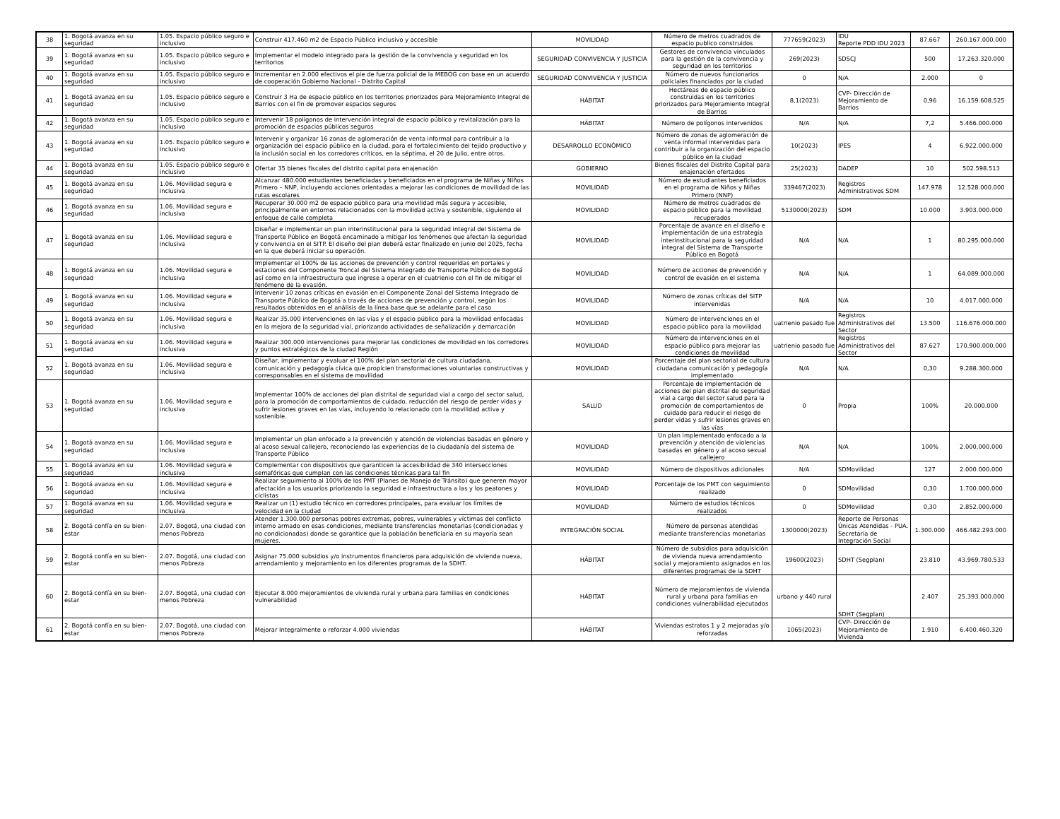| 38 | 1. Bogotá avanza en su seguridad | 1.05. Espacio público seguro e inclusivo | Construir 417.460 m2 de Espacio Público inclusivo y accesible | MOVILIDAD | Número de metros cuadrados de espacio publico construidos | 777659(2023) | IDU Reporte PDD IDU 2023 | 87.667 | 260.167.000.000 |
| 39 | 1. Bogotá avanza en su seguridad | 1.05. Espacio público seguro e inclusivo | Implementar el modelo integrado para la gestión de la convivencia y seguridad en los territorios | SEGURIDAD CONVIVENCIA Y JUSTICIA | Gestores de convivencia vinculados para la gestión de la convivencia y seguridad en los territorios | 269(2023) | SDSCJ | 500 | 17.263.320.000 |
| 40 | 1. Bogotá avanza en su seguridad | 1.05. Espacio público seguro e inclusivo | Incrementar en 2.000 efectivos el pie de fuerza policial de la MEBOG con base en un acuerdo de cooperación Gobierno Nacional - Distrito Capital | SEGURIDAD CONVIVENCIA Y JUSTICIA | Número de nuevos funcionarios policiales financiados por la ciudad | 0 | N/A | 2.000 | 0 |
| 41 | 1. Bogotá avanza en su seguridad | 1.05. Espacio público seguro e inclusivo | Construir 3 Ha de espacio público en los territorios priorizados para Mejoramiento Integral de Barrios con el fin de promover espacios seguros | HÁBITAT | Hectáreas de espacio público construidas en los territorios priorizados para Mejoramiento Integral de Barrios | 8,1(2023) | CVP- Dirección de Mejoramiento de Barrios | 0,96 | 16.159.608.525 |
| 42 | 1. Bogotá avanza en su seguridad | 1.05. Espacio público seguro e inclusivo | Intervenir 18 polígonos de intervención integral de espacio público y revitalización para la promoción de espacios públicos seguros | HÁBITAT | Número de polígonos intervenidos | N/A | N/A | 7,2 | 5.466.000.000 |
| 43 | 1. Bogotá avanza en su seguridad | 1.05. Espacio público seguro e inclusivo | Intervenir y organizar 16 zonas de aglomeración de venta informal para contribuir a la organización del espacio público en la ciudad, para el fortalecimiento del tejido productivo y la inclusión social en los corredores críticos, en la séptima, el 20 de Julio, entre otros. | DESARROLLO ECONÓMICO | Número de zonas de aglomeración de venta informal intervenidas para contribuir a la organización del espacio público en la ciudad | 10(2023) | IPES | 4 | 6.922.000.000 |
| 44 | 1. Bogotá avanza en su seguridad | 1.05. Espacio público seguro e inclusivo | Ofertar 35 bienes fiscales del distrito capital para enajenación | GOBIERNO | Bienes fiscales del Distrito Capital para enajenación ofertados | 25(2023) | DADEP | 10 | 502.598.513 |
| 45 | 1. Bogotá avanza en su seguridad | 1.06. Movilidad segura e inclusiva | Alcanzar 480.000 estudiantes beneficiadas y beneficiados en el programa de Niñas y Niños Primero – NNP, incluyendo acciones orientadas a mejorar las condiciones de movilidad de las rutas escolares | MOVILIDAD | Número de estudiantes beneficiados en el programa de Niños y Niñas Primero (NNP) | 339467(2023) | Registros Administrativos SDM | 147.978 | 12.528.000.000 |
| 46 | 1. Bogotá avanza en su seguridad | 1.06. Movilidad segura e inclusiva | Recuperar 30.000 m2 de espacio público para una movilidad más segura y accesible, principalmente en entornos relacionados con la movilidad activa y sostenible, siguiendo el enfoque de calle completa | MOVILIDAD | Número de metros cuadrados de espacio público para la movilidad recuperados | 5130000(2023) | SDM | 10.000 | 3.903.000.000 |
| 47 | 1. Bogotá avanza en su seguridad | 1.06. Movilidad segura e inclusiva | Diseñar e implementar un plan interinstitucional para la seguridad integral del Sistema de Transporte Público en Bogotá encaminado a mitigar los fenómenos que afectan la seguridad y convivencia en el SITP. El diseño del plan deberá estar finalizado en junio del 2025, fecha en la que deberá iniciar su operación. | MOVILIDAD | Porcentaje de avance en el diseño e implementación de una estrategia interinstitucional para la seguridad integral del Sistema de Transporte Público en Bogotá | N/A | N/A | 1 | 80.295.000.000 |
| 48 | 1. Bogotá avanza en su seguridad | 1.06. Movilidad segura e inclusiva | Implementar el 100% de las acciones de prevención y control requeridas en portales y estaciones del Componente Troncal del Sistema Integrado de Transporte Público de Bogotá así como en la infraestructura que ingrese a operar en el cuatrienio con el fin de mitigar el fenómeno de la evasión. | MOVILIDAD | Número de acciones de prevención y control de evasión en el sistema | N/A | N/A | 1 | 64.089.000.000 |
| 49 | 1. Bogotá avanza en su seguridad | 1.06. Movilidad segura e inclusiva | Intervenir 10 zonas críticas en evasión en el Componente Zonal del Sistema Integrado de Transporte Público de Bogotá a través de acciones de prevención y control, según los resultados obtenidos en el análisis de la línea base que se adelante para el caso | MOVILIDAD | Número de zonas críticas del SITP intervenidas | N/A | N/A | 10 | 4.017.000.000 |
| 50 | 1. Bogotá avanza en su seguridad | 1.06. Movilidad segura e inclusiva | Realizar 35.000 intervenciones en las vías y el espacio público para la movilidad enfocadas en la mejora de la seguridad vial, priorizando actividades de señalización y demarcación | MOVILIDAD | Número de intervenciones en el espacio público para la movilidad | uatrienio pasado fue | Registros Administrativos del Sector | 13.500 | 116.676.000.000 |
| 51 | 1. Bogotá avanza en su seguridad | 1.06. Movilidad segura e inclusiva | Realizar 300.000 intervenciones para mejorar las condiciones de movilidad en los corredores y puntos estratégicos de la ciudad Región | MOVILIDAD | Número de intervenciones en el espacio público para mejorar las condiciones de movilidad | uatrienio pasado fue | Registros Administrativos del Sector | 87.627 | 170.900.000.000 |
| 52 | 1. Bogotá avanza en su seguridad | 1.06. Movilidad segura e inclusiva | Diseñar, implementar y evaluar el 100% del plan sectorial de cultura ciudadana, comunicación y pedagogía cívica que propicien transformaciones voluntarias constructivas y corresponsables en el sistema de movilidad | MOVILIDAD | Porcentaje del plan sectorial de cultura ciudadana comunicación y pedagogía implementado | N/A | N/A | 0,30 | 9.288.300.000 |
| 53 | 1. Bogotá avanza en su seguridad | 1.06. Movilidad segura e inclusiva | Implementar 100% de acciones del plan distrital de seguridad vial a cargo del sector salud, para la promoción de comportamientos de cuidado, reducción del riesgo de perder vidas y sufrir lesiones graves en las vías, incluyendo lo relacionado con la movilidad activa y sostenible. | SALUD | Porcentaje de implementación de acciones del plan distrital de seguridad vial a cargo del sector salud para la promoción de comportamientos de cuidado para reducir el riesgo de perder vidas y sufrir lesiones graves en las vías | 0 | Propia | 100% | 20.000.000 |
| 54 | 1. Bogotá avanza en su seguridad | 1.06. Movilidad segura e inclusiva | Implementar un plan enfocado a la prevención y atención de violencias basadas en género y al acoso sexual callejero, reconociendo las experiencias de la ciudadanía del sistema de Transporte Público | MOVILIDAD | Un plan implementado enfocado a la prevención y atención de violencias basadas en género y al acoso sexual callejero | N/A | N/A | 100% | 2.000.000.000 |
| 55 | 1. Bogotá avanza en su seguridad | 1.06. Movilidad segura e inclusiva | Complementar con dispositivos que garanticen la accesibilidad de 340 intersecciones semafóricas que cumplan con las condiciones técnicas para tal fin | MOVILIDAD | Número de dispositivos adicionales | N/A | SDMovilidad | 127 | 2.000.000.000 |
| 56 | 1. Bogotá avanza en su seguridad | 1.06. Movilidad segura e inclusiva | Realizar seguimiento al 100% de los PMT (Planes de Manejo de Tránsito) que generen mayor afectación a los usuarios priorizando la seguridad e infraestructura a las y los peatones y ciclistas | MOVILIDAD | Porcentaje de los PMT con seguimiento realizado | 0 | SDMovilidad | 0,30 | 1.700.000.000 |
| 57 | 1. Bogotá avanza en su seguridad | 1.06. Movilidad segura e inclusiva | Realizar un (1) estudio técnico en corredores principales, para evaluar los límites de velocidad en la ciudad | MOVILIDAD | Número de estudios técnicos realizados | 0 | SDMovilidad | 0,30 | 2.852.000.000 |
| 58 | 2. Bogotá confía en su bien-estar | 2.07. Bogotá, una ciudad con menos Pobreza | Atender 1.300.000 personas pobres extremas, pobres, vulnerables y víctimas del conflicto interno armado en esas condiciones, mediante transferencias monetarias (condicionadas y no condicionadas) donde se garantice que la población beneficiaria en su mayoría sean mujeres. | INTEGRACIÓN SOCIAL | Número de personas atendidas mediante transferencias monetarias | 1300000(2023) | Reporte de Personas Únicas Atendidas - PUA. Secretaría de Integración Social | 1.300.000 | 466.482.293.000 |
| 59 | 2. Bogotá confía en su bien-estar | 2.07. Bogotá, una ciudad con menos Pobreza | Asignar 75.000 subsidios y/o instrumentos financieros para adquisición de vivienda nueva, arrendamiento y mejoramiento en los diferentes programas de la SDHT. | HÁBITAT | Número de subsidios para adquisición de vivienda nueva arrendamiento social y mejoramiento asignados en los diferentes programas de la SDHT | 19600(2023) | SDHT (Segplan) | 23.810 | 43.969.780.533 |
| 60 | 2. Bogotá confía en su bien-estar | 2.07. Bogotá, una ciudad con menos Pobreza | Ejecutar 8.000 mejoramientos de vivienda rural y urbana para familias en condiciones vulnerabilidad | HÁBITAT | Número de mejoramientos de vivienda rural y urbana para familias en condiciones vulnerabilidad ejecutados | urbano y 440 rural | SDHT (Segplan) | 2.407 | 25.393.000.000 |
| 61 | 2. Bogotá confía en su bien-estar | 2.07. Bogotá, una ciudad con menos Pobreza | Mejorar Integralmente o reforzar 4.000 viviendas | HÁBITAT | Viviendas estratos 1 y 2 mejoradas y/o reforzadas | 1065(2023) | CVP- Dirección de Mejoramiento de Vivienda | 1.910 | 6.400.460.320 |